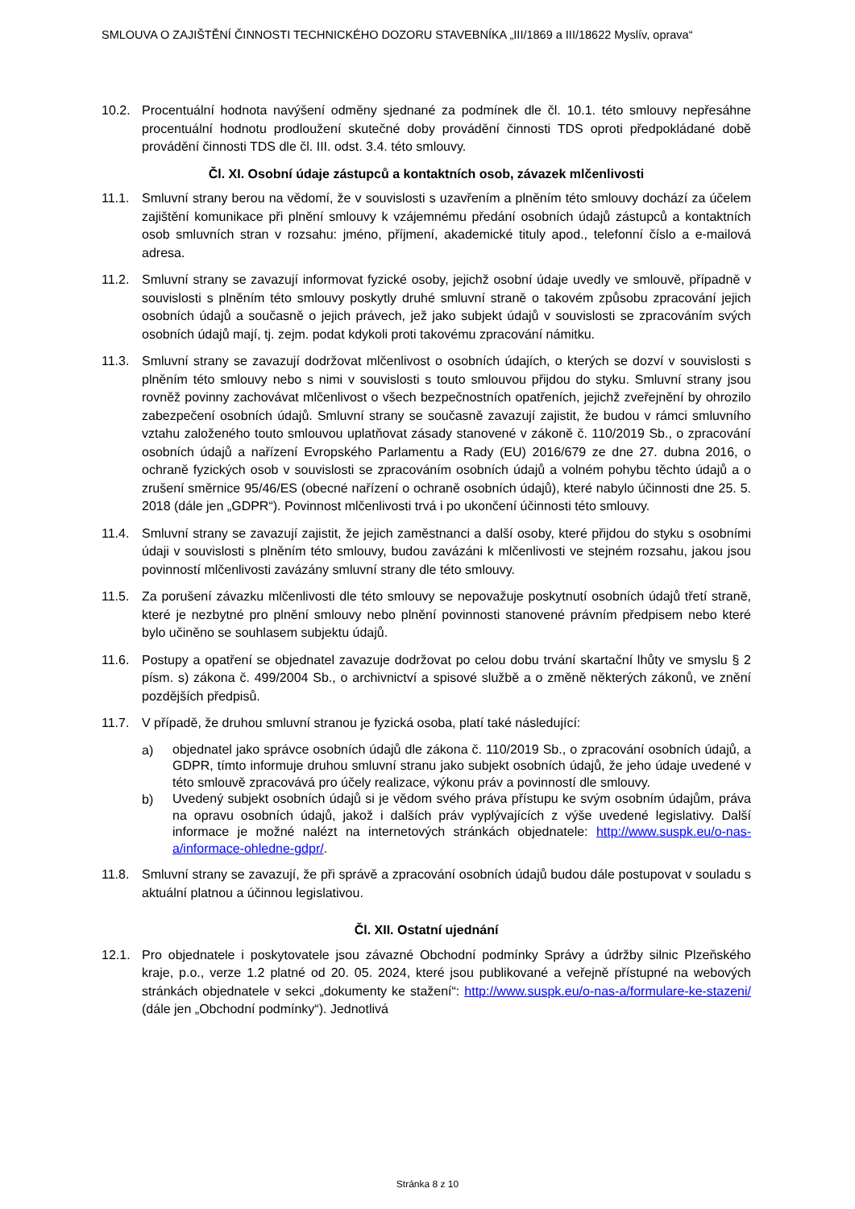SMLOUVA O ZAJIŠTĚNÍ ČINNOSTI TECHNICKÉHO DOZORU STAVEBNÍKA „III/1869 a III/18622 Myslív, oprava“
10.2. Procentuální hodnota navýšení odměny sjednané za podmínek dle čl. 10.1. této smlouvy nepřesáhne procentuální hodnotu prodloužení skutečné doby provádění činnosti TDS oproti předpokládané době provádění činnosti TDS dle čl. III. odst. 3.4. této smlouvy.
Čl. XI. Osobní údaje zástupců a kontaktních osob, závazek mlčenlivosti
11.1. Smluvní strany berou na vědomí, že v souvislosti s uzavřením a plněním této smlouvy dochází za účelem zajištění komunikace při plnění smlouvy k vzájemnému předání osobních údajů zástupců a kontaktních osob smluvních stran v rozsahu: jméno, příjmení, akademické tituly apod., telefonní číslo a e-mailová adresa.
11.2. Smluvní strany se zavazují informovat fyzické osoby, jejichž osobní údaje uvedly ve smlouvě, případně v souvislosti s plněním této smlouvy poskytly druhé smluvní straně o takovém způsobu zpracování jejich osobních údajů a současně o jejich právech, jež jako subjekt údajů v souvislosti se zpracováním svých osobních údajů mají, tj. zejm. podat kdykoli proti takovému zpracování námitku.
11.3. Smluvní strany se zavazují dodržovat mlčenlivost o osobních údajích, o kterých se dozví v souvislosti s plněním této smlouvy nebo s nimi v souvislosti s touto smlouvou přijdou do styku. Smluvní strany jsou rovněž povinny zachovávat mlčenlivost o všech bezpečnostních opatřeních, jejichž zveřejnění by ohrozilo zabezpečení osobních údajů. Smluvní strany se současně zavazují zajistit, že budou v rámci smluvního vztahu založeného touto smlouvou uplatňovat zásady stanovené v zákoně č. 110/2019 Sb., o zpracování osobních údajů a nařízení Evropského Parlamentu a Rady (EU) 2016/679 ze dne 27. dubna 2016, o ochraně fyzických osob v souvislosti se zpracováním osobních údajů a volném pohybu těchto údajů a o zrušení směrnice 95/46/ES (obecné nařízení o ochraně osobních údajů), které nabylo účinnosti dne 25. 5. 2018 (dále jen „GDPR“). Povinnost mlčenlivosti trvá i po ukončení účinnosti této smlouvy.
11.4. Smluvní strany se zavazují zajistit, že jejich zaměstnanci a další osoby, které přijdou do styku s osobními údaji v souvislosti s plněním této smlouvy, budou zavázáni k mlčenlivosti ve stejném rozsahu, jakou jsou povinností mlčenlivosti zavázány smluvní strany dle této smlouvy.
11.5. Za porušení závazku mlčenlivosti dle této smlouvy se nepovažuje poskytnutí osobních údajů třetí straně, které je nezbytné pro plnění smlouvy nebo plnění povinnosti stanovené právním předpisem nebo které bylo učiněno se souhlasem subjektu údajů.
11.6. Postupy a opatření se objednatel zavazuje dodržovat po celou dobu trvání skartační lhůty ve smyslu § 2 písm. s) zákona č. 499/2004 Sb., o archivnictví a spisové službě a o změně některých zákonů, ve znění pozdějších předpisů.
11.7. V případě, že druhou smluvní stranou je fyzická osoba, platí také následující:
a)
objednatel jako správce osobních údajů dle zákona č. 110/2019 Sb., o zpracování osobních údajů, a GDPR, tímto informuje druhou smluvní stranu jako subjekt osobních údajů, že jeho údaje uvedené v této smlouvě zpracovává pro účely realizace, výkonu práv a povinností dle smlouvy.
b)
Uvedený subjekt osobních údajů si je vědom svého práva přístupu ke svým osobním údajům, práva na opravu osobních údajů, jakož i dalších práv vyplývajících z výše uvedené legislativy. Další informace je možné nalézt na internetových stránkách objednatele: http://www.suspk.eu/o-nas-a/informace-ohledne-gdpr/.
11.8. Smluvní strany se zavazují, že při správě a zpracování osobních údajů budou dále postupovat v souladu s aktuální platnou a účinnou legislativou.
Čl. XII. Ostatní ujednání
12.1. Pro objednatele i poskytovatele jsou závazné Obchodní podmínky Správy a údržby silnic Plzeňského kraje, p.o., verze 1.2 platné od 20. 05. 2024, které jsou publikované a veřejně přístupné na webových stránkách objednatele v sekci „dokumenty ke stažení“: http://www.suspk.eu/o-nas-a/formulare-ke-stazeni/ (dále jen „Obchodní podmínky“). Jednotlivá
Stránka 8 z 10